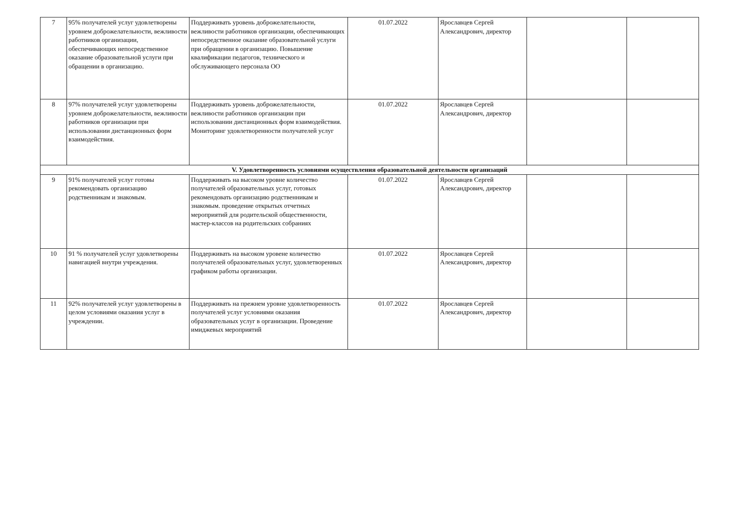| 7 | 95% получателей услуг удовлетворены уровнем доброжелательности, вежливости работников организации, обеспечивающих непосредственное оказание образовательной услуги при обращении в организацию. | Поддерживать уровень доброжелательности, вежливости работников организации, обеспечивающих непосредственное оказание образовательной услуги при обращении в организацию. Повышение квалификации педагогов, технического и обслуживающего персонала ОО | 01.07.2022 | Ярославцев Сергей Александрович, директор | | |
| 8 | 97% получателей услуг удовлетворены уровнем доброжелательности, вежливости работников организации при использовании дистанционных форм взаимодействия. | Поддерживать уровень доброжелательности, вежливости работников организации при использовании дистанционных форм взаимодействия. Мониторинг удовлетворенности получателей услуг | 01.07.2022 | Ярославцев Сергей Александрович, директор | | |
| V. Удовлетворенность условиями осуществления образовательной деятельности организаций | | | | | | |
| 9 | 91% получателей услуг готовы рекомендовать организацию родственникам и знакомым. | Поддерживать на высоком уровне количество получателей образовательных услуг, готовых рекомендовать организацию родственникам и знакомым. проведение открытых отчетных мероприятий для родительской общественности, мастер-классов на родительских собраниях | 01.07.2022 | Ярославцев Сергей Александрович, директор | | |
| 10 | 91 % получателей услуг удовлетворены навигацией внутри учреждения. | Поддерживать на высоком уровене количество получателей образовательных услуг, удовлетворенных графиком работы организации. | 01.07.2022 | Ярославцев Сергей Александрович, директор | | |
| 11 | 92% получателей услуг удовлетворены в целом условиями оказания услуг в учреждении. | Поддерживать на прежнем уровне удовлетворенность получателей услуг условиями оказания образовательных услуг в организации. Проведение имиджевых мероприятий | 01.07.2022 | Ярославцев Сергей Александрович, директор | | |